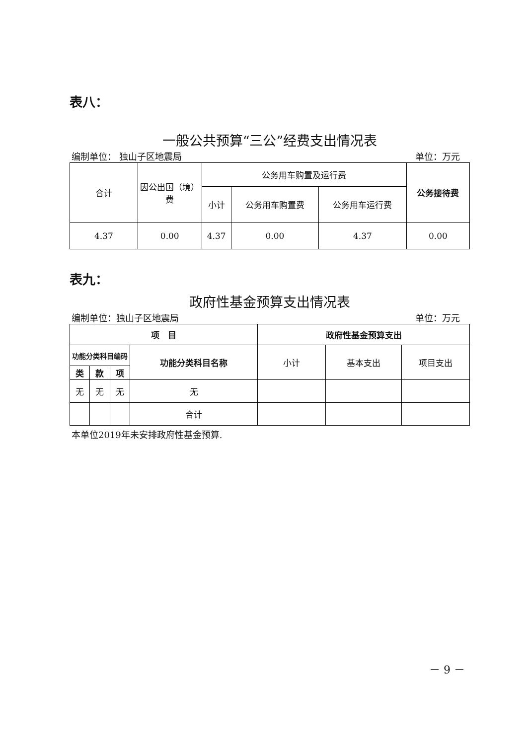表八：
一般公共预算“三公”经费支出情况表
编制单位： 独山子区地震局 单位：万元
| 合计 | 因公出国（境）费 | 公务用车购置及运行费 | | | 公务接待费 |
| --- | --- | --- | --- | --- | --- |
| | | 小计 | 公务用车购置费 | 公务用车运行费 | |
| 4.37 | 0.00 | 4.37 | 0.00 | 4.37 | 0.00 |
表九：
政府性基金预算支出情况表
编制单位：独山子区地震局 单位：万元
| 项 目 | | | | 政府性基金预算支出 | | |
| --- | --- | --- | --- | --- | --- | --- |
| 功能分类科目编码 | | | 功能分类科目名称 | 小计 | 基本支出 | 项目支出 |
| 类 | 款 | 项 | | | | |
| 无 | 无 | 无 | 无 | | | |
| | | | 合计 | | | |
本单位2019年未安排政府性基金预算.
－ 9 －